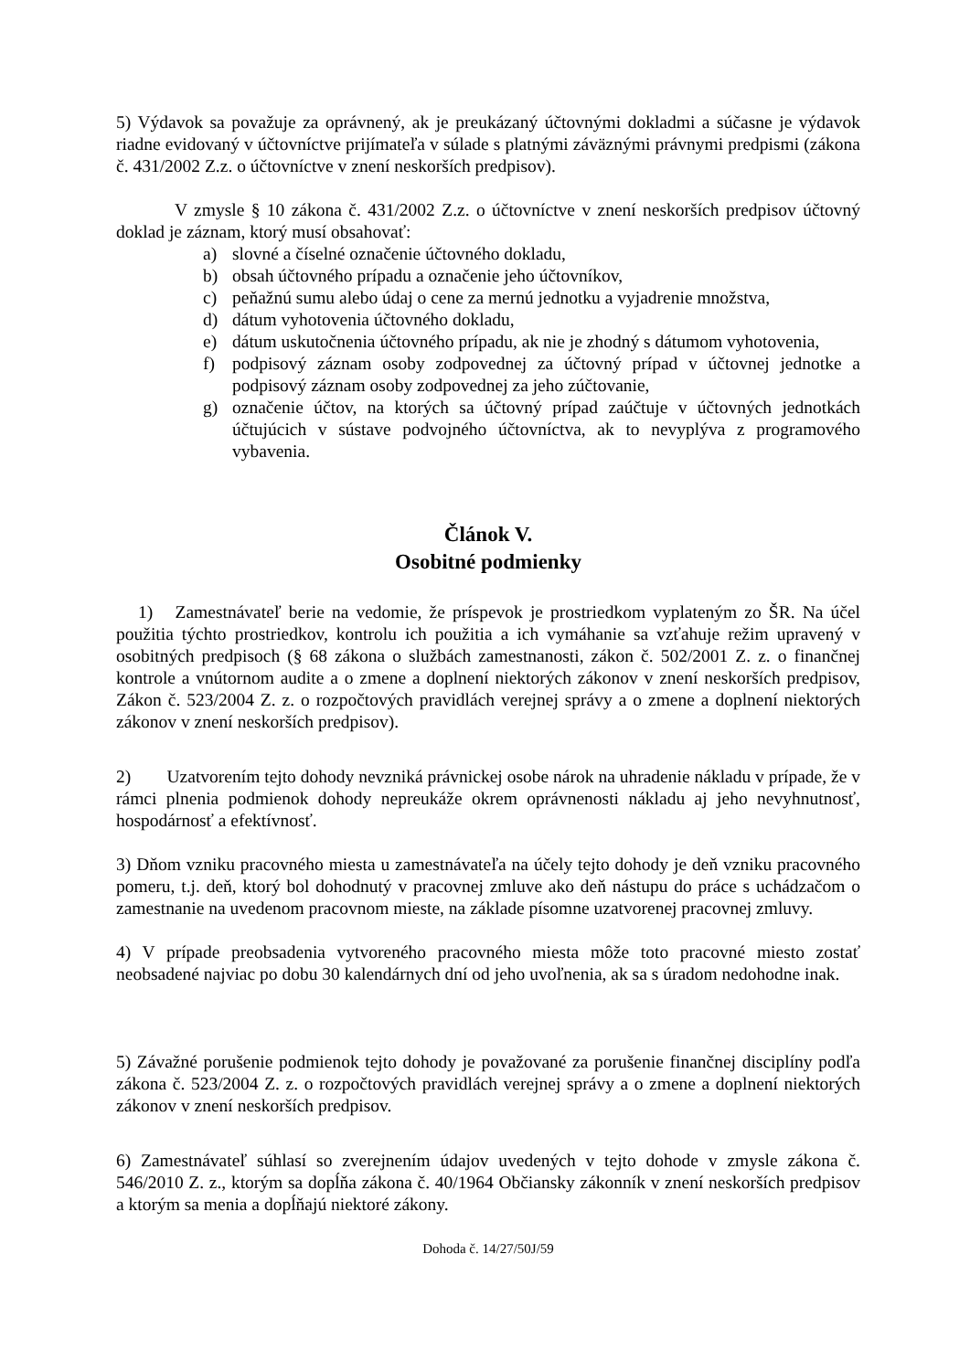5) Výdavok sa považuje za oprávnený, ak je preukázaný účtovnými dokladmi a súčasne je výdavok riadne evidovaný v účtovníctve prijímateľa v súlade s platnými záväznými právnymi predpismi (zákona č. 431/2002 Z.z. o účtovníctve v znení neskorších predpisov).
V zmysle § 10 zákona č. 431/2002 Z.z. o účtovníctve v znení neskorších predpisov účtovný doklad je záznam, ktorý musí obsahovať:
a) slovné a číselné označenie účtovného dokladu,
b) obsah účtovného prípadu a označenie jeho účtovníkov,
c) peňažnú sumu alebo údaj o cene za mernú jednotku a vyjadrenie množstva,
d) dátum vyhotovenia účtovného dokladu,
e) dátum uskutočnenia účtovného prípadu, ak nie je zhodný s dátumom vyhotovenia,
f) podpisový záznam osoby zodpovednej za účtovný prípad v účtovnej jednotke a podpisový záznam osoby zodpovednej za jeho zúčtovanie,
g) označenie účtov, na ktorých sa účtovný prípad zaúčtuje v účtovných jednotkách účtujúcich v sústave podvojného účtovníctva, ak to nevyplýva z programového vybavenia.
Článok V.
Osobitné podmienky
1) Zamestnávateľ berie na vedomie, že príspevok je prostriedkom vyplateným zo ŠR. Na účel použitia týchto prostriedkov, kontrolu ich použitia a ich vymáhanie sa vzťahuje režim upravený v osobitných predpisoch (§ 68 zákona o službách zamestnanosti, zákon č. 502/2001 Z. z. o finančnej kontrole a vnútornom audite a o zmene a doplnení niektorých zákonov v znení neskorších predpisov, Zákon č. 523/2004 Z. z. o rozpočtových pravidlách verejnej správy a o zmene a doplnení niektorých zákonov v znení neskorších predpisov).
2) Uzatvorením tejto dohody nevzniká právnickej osobe nárok na uhradenie nákladu v prípade, že v rámci plnenia podmienok dohody nepreukáže okrem oprávnenosti nákladu aj jeho nevyhnutnosť, hospodárnosť a efektívnosť.
3) Dňom vzniku pracovného miesta u zamestnávateľa na účely tejto dohody je deň vzniku pracovného pomeru, t.j. deň, ktorý bol dohodnutý v pracovnej zmluve ako deň nástupu do práce s uchádzačom o zamestnanie na uvedenom pracovnom mieste, na základe písomne uzatvorenej pracovnej zmluvy.
4) V prípade preobsadenia vytvoreného pracovného miesta môže toto pracovné miesto zostať neobsadené najviac po dobu 30 kalendárnych dní od jeho uvoľnenia, ak sa s úradom nedohodne inak.
5) Závažné porušenie podmienok tejto dohody je považované za porušenie finančnej disciplíny podľa zákona č. 523/2004 Z. z. o rozpočtových pravidlách verejnej správy a o zmene a doplnení niektorých zákonov v znení neskorších predpisov.
6) Zamestnávateľ súhlasí so zverejnením údajov uvedených v tejto dohode v zmysle zákona č. 546/2010 Z. z., ktorým sa dopĺňa zákona č. 40/1964 Občiansky zákonník v znení neskorších predpisov a ktorým sa menia a dopĺňajú niektoré zákony.
Dohoda č. 14/27/50J/59